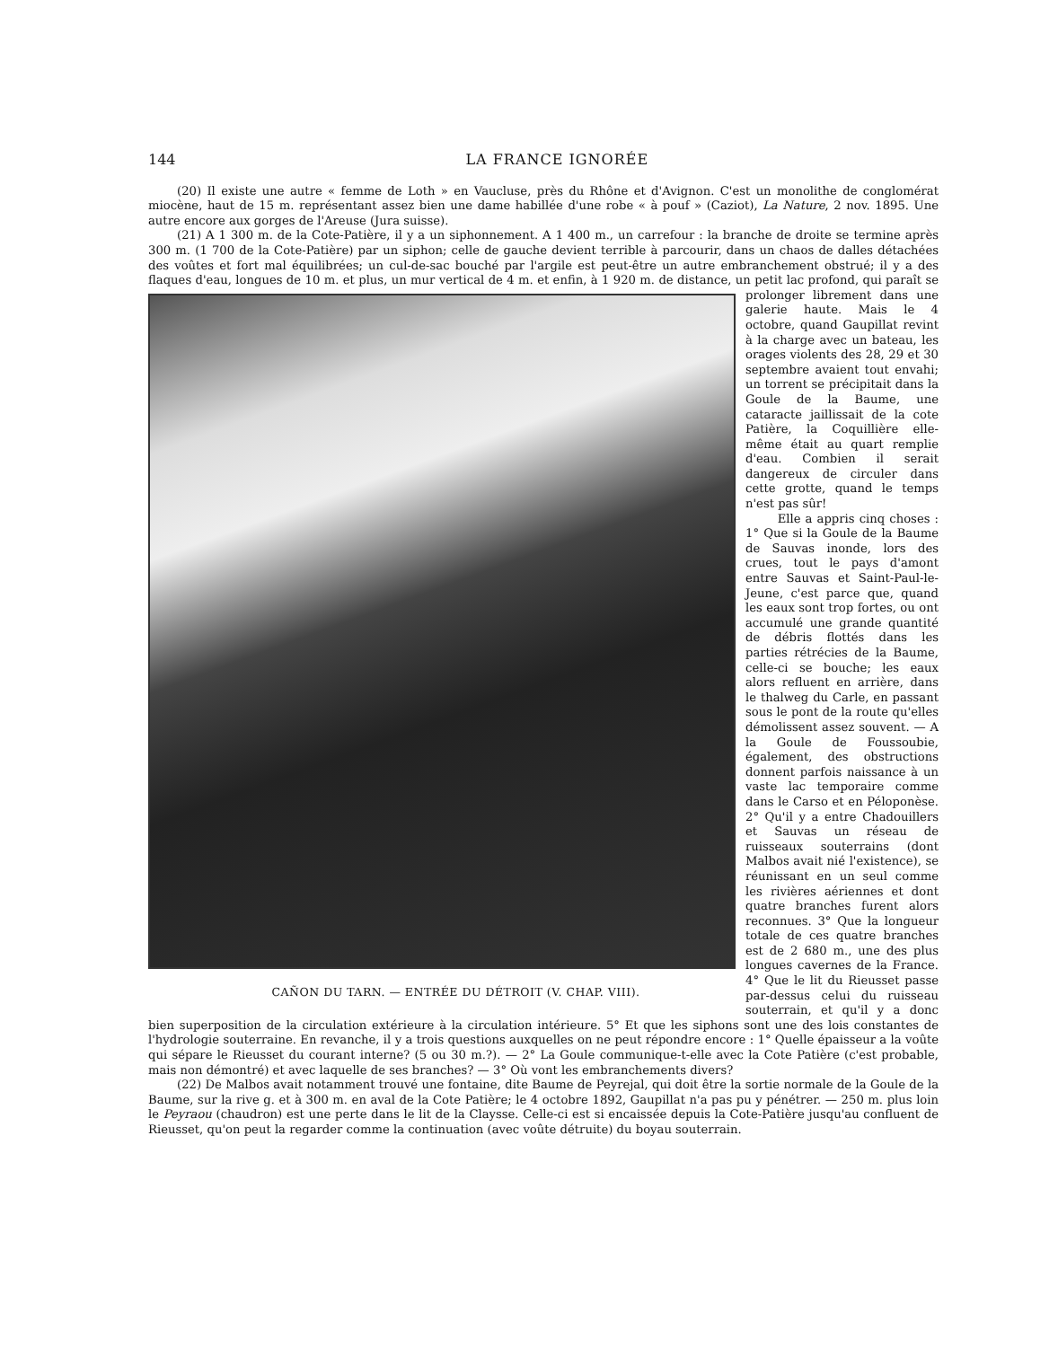144 LA FRANCE IGNORÉE
(20) Il existe une autre « femme de Loth » en Vaucluse, près du Rhône et d'Avignon. C'est un monolithe de conglomérat miocène, haut de 15 m. représentant assez bien une dame habillée d'une robe « à pouf » (Caziot), La Nature, 2 nov. 1895. Une autre encore aux gorges de l'Areuse (Jura suisse).
(21) A 1 300 m. de la Cote-Patière, il y a un siphonnement. A 1 400 m., un carrefour : la branche de droite se termine après 300 m. (1 700 de la Cote-Patière) par un siphon; celle de gauche devient terrible à parcourir, dans un chaos de dalles détachées des voûtes et fort mal équilibrées; un cul-de-sac bouché par l'argile est peut-être un autre embranchement obstrué; il y a des flaques d'eau, longues de 10 m. et plus, un mur vertical de 4 m. et enfin, à CAÑON DU TARN. — ENTRÉE DU DÉTROIT (V. CHAP. VIII). 1 920 m. de distance, un petit lac profond, qui paraît se prolonger librement dans une galerie haute. Mais le 4 octobre, quand Gaupillat revint à la charge avec un bateau, les orages violents des 28, 29 et 30 septembre avaient tout envahi; un torrent se précipitait dans la Goule de la Baume, une cataracte jaillissait de la cote Patière, la Coquillière elle-même était au quart remplie d'eau. Combien il serait dangereux de circuler dans cette grotte, quand le temps n'est pas sûr!
Elle a appris cinq choses : 1° Que si la Goule de la Baume de Sauvas inonde, lors des crues, tout le pays d'amont entre Sauvas et Saint-Paul-le-Jeune, c'est parce que, quand les eaux sont trop fortes, ou ont accumulé une grande quantité de débris flottés dans les parties rétrécies de la Baume, celle-ci se bouche; les eaux alors refluent en arrière, dans le thalweg du Carle, en passant sous le pont de la route qu'elles démolissent assez souvent. — A la Goule de Foussoubie, également, des obstructions donnent parfois naissance à un vaste lac temporaire comme dans le Carso et en Péloponèse. 2° Qu'il y a entre Chadouillers et Sauvas un réseau de ruisseaux souterrains (dont Malbos avait nié l'existence), se réunissant en un seul comme les rivières aériennes et dont quatre branches furent alors reconnues. 3° Que la longueur totale de ces quatre branches est de 2 680 m., une des plus longues cavernes de la France. 4° Que le lit du Rieusset passe par-dessus celui du ruisseau souterrain, et qu'il y a donc bien superposition de la circulation extérieure à la circulation intérieure. 5° Et que les siphons sont une des lois constantes de l'hydrologie souterraine. En revanche, il y a trois questions auxquelles on ne peut répondre encore : 1° Quelle épaisseur a la voûte qui sépare le Rieusset du courant interne? (5 ou 30 m.?). — 2° La Goule communique-t-elle avec la Cote Patière (c'est probable, mais non démontré) et avec laquelle de ses branches? — 3° Où vont les embranchements divers?
(22) De Malbos avait notamment trouvé une fontaine, dite Baume de Peyrejal, qui doit être la sortie normale de la Goule de la Baume, sur la rive g. et à 300 m. en aval de la Cote Patière; le 4 octobre 1892, Gaupillat n'a pas pu y pénétrer. — 250 m. plus loin le Peyraou (chaudron) est une perte dans le lit de la Claysse. Celle-ci est si encaissée depuis la Cote-Patière jusqu'au confluent de Rieusset, qu'on peut la regarder comme la continuation (avec voûte détruite) du boyau souterrain.